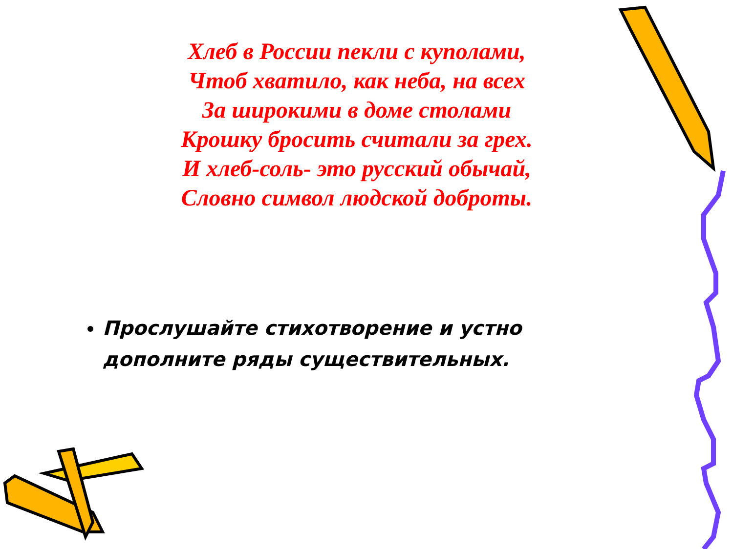Хлеб в России пекли с куполами,
Чтоб хватило, как неба, на всех
За широкими в доме столами
Крошку бросить считали за грех.
И хлеб-соль- это русский обычай,
Словно символ людской доброты.
Прослушайте стихотворение и устно дополните ряды существительных.